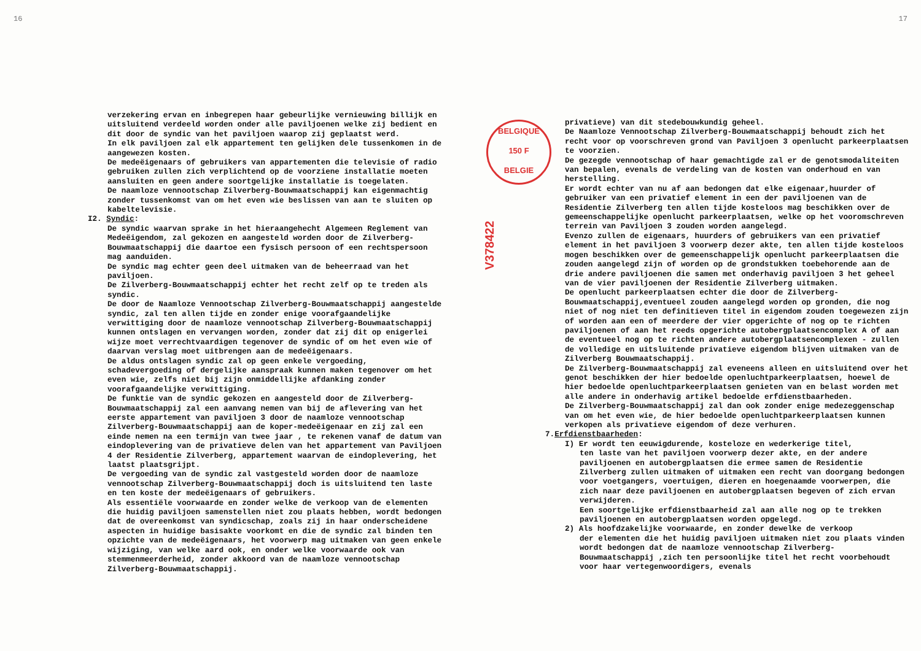16
verzekering ervan en inbegrepen haar gebeurlijke vernieuwing billijk en uitsluitend verdeeld worden onder alle paviljoenen welke zij bedient en dit door de syndic van het paviljoen waarop zij geplaatst werd.
In elk paviljoen zal elk appartement ten gelijken dele tussenkomen in de aangewezen kosten.
De medeëigenaars of gebruikers van appartementen die televisie of radio gebruiken zullen zich verplichtend op de voorziene installatie moeten aansluiten en geen andere soortgelijke installatie is toegelaten.
De naamloze vennootschap Zilverberg-Bouwmaatschappij kan eigenmachtig zonder tussenkomst van om het even wie beslissen van aan te sluiten op kabeltelevisie.
I2. Syndic:
De syndic waarvan sprake in het hieraangehecht Algemeen Reglement van Medeëigendom, zal gekozen en aangesteld worden door de Zilverberg-Bouwmaatschappij die daartoe een fysisch persoon of een rechtspersoon mag aanduiden.
De syndic mag echter geen deel uitmaken van de beheerraad van het paviljoen.
De Zilverberg-Bouwmaatschappij echter het recht zelf op te treden als syndic.
De door de Naamloze Vennootschap Zilverberg-Bouwmaatschappij aangestelde syndic, zal ten allen tijde en zonder enige voorafgaandelijke verwittiging door de naamloze vennootschap Zilverberg-Bouwmaatschappij kunnen ontslagen en vervangen worden, zonder dat zij dit op enigerlei wijze moet verrechtvaardigen tegenover de syndic of om het even wie of daarvan verslag moet uitbrengen aan de medeëigenaars.
De aldus ontslagen syndic zal op geen enkele vergoeding, schadevergoeding of dergelijke aanspraak kunnen maken tegenover om het even wie, zelfs niet bij zijn onmiddellijke afdanking zonder voorafgaandelijke verwittiging.
De funktie van de syndic gekozen en aangesteld door de Zilverberg-Bouwmaatschappij zal een aanvang nemen van bij de aflevering van het eerste appartement van paviljoen 3 door de naamloze vennootschap Zilverberg-Bouwmaatschappij aan de koper-medeëigenaar en zij zal een einde nemen na een termijn van twee jaar , te rekenen vanaf de datum van eindoplevering van de privatieve delen van het appartement van Paviljoen 4 der Residentie Zilverberg, appartement waarvan de eindoplevering, het laatst plaatsgrijpt.
De vergoeding van de syndic zal vastgesteld worden door de naamloze vennootschap Zilverberg-Bouwmaatschappij doch is uitsluitend ten laste en ten koste der medeëigenaars of gebruikers.
Als essentiële voorwaarde en zonder welke de verkoop van de elementen die huidig paviljoen samenstellen niet zou plaats hebben, wordt bedongen dat de overeenkomst van syndicschap, zoals zij in haar onderscheidene aspecten in huidige basisakte voorkomt en die de syndic zal binden ten opzichte van de medeëigenaars, het voorwerp mag uitmaken van geen enkele wijziging, van welke aard ook, en onder welke voorwaarde ook van stemmenmeerderheid, zonder akkoord van de naamloze vennootschap Zilverberg-Bouwmaatschappij.
17
BELGIQUE
150 F
BELGIE
V378422
privatieve) van dit stedebouwkundig geheel.
De Naamloze Vennootschap Zilverberg-Bouwmaatschappij behoudt zich het recht voor op voorschreven grond van Paviljoen 3 openlucht parkeerplaatsen te voorzien.
De gezegde vennootschap of haar gemachtigde zal er de genotsmodaliteiten van bepalen, evenals de verdeling van de kosten van onderhoud en van herstelling.
Er wordt echter van nu af aan bedongen dat elke eigenaar,huurder of gebruiker van een privatief element in een der paviljoenen van de Residentie Zilverberg ten allen tijde kosteloos mag beschikken over de gemeenschappelijke openlucht parkeerplaatsen, welke op het vooromschreven terrein van Paviljoen 3 zouden worden aangelegd.
Evenzo zullen de eigenaars, huurders of gebruikers van een privatief element in het paviljoen 3 voorwerp dezer akte, ten allen tijde kosteloos mogen beschikken over de gemeenschappelijk openlucht parkeerplaatsen die zouden aangelegd zijn of worden op de grondstukken toebehorende aan de drie andere paviljoenen die samen met onderhavig paviljoen 3 het geheel van de vier paviljoenen der Residentie Zilverberg uitmaken.
De openlucht parkeerplaatsen echter die door de Zilverberg-Bouwmaatschappij,eventueel zouden aangelegd worden op gronden, die nog niet of nog niet ten definitieven titel in eigendom zouden toegewezen zijn of worden aan een of meerdere der vier opgerichte of nog op te richten paviljoenen of aan het reeds opgerichte autobergplaatsencomplex A of aan de eventueel nog op te richten andere autobergplaatsencomplexen - zullen de volledige en uitsluitende privatieve eigendom blijven uitmaken van de Zilverberg Bouwmaatschappij.
De Zilverberg-Bouwmaatschappij zal eveneens alleen en uitsluitend over het genot beschikken der hier bedoelde openluchtparkeerplaatsen, hoewel de hier bedoelde openluchtparkeerplaatsen genieten van en belast worden met alle andere in onderhavig artikel bedoelde erfdienstbaarheden.
De Zilverberg-Bouwmaatschappij zal dan ook zonder enige medezeggenschap van om het even wie, de hier bedoelde openluchtparkeerplaatsen kunnen verkopen als privatieve eigendom of deze verhuren.
7.Erfdienstbaarheden:
I) Er wordt ten eeuwigdurende, kosteloze en wederkerige titel,
ten laste van het paviljoen voorwerp dezer akte, en der andere paviljoenen en autobergplaatsen die ermee samen de Residentie Zilverberg zullen uitmaken of uitmaken een recht van doorgang bedongen voor voetgangers, voertuigen, dieren en hoegenaamde voorwerpen, die zich naar deze paviljoenen en autobergplaatsen begeven of zich ervan verwijderen.
Een soortgelijke erfdienstbaarheid zal aan alle nog op te trekken paviljoenen en autobergplaatsen worden opgelegd.
2) Als hoofdzakelijke voorwaarde, en zonder dewelke de verkoop
der elementen die het huidig paviljoen uitmaken niet zou plaats vinden wordt bedongen dat de naamloze vennootschap Zilverberg-Bouwmaatschappij ,zich ten persoonlijke titel het recht voorbehoudt voor haar vertegenwoordigers, evenals